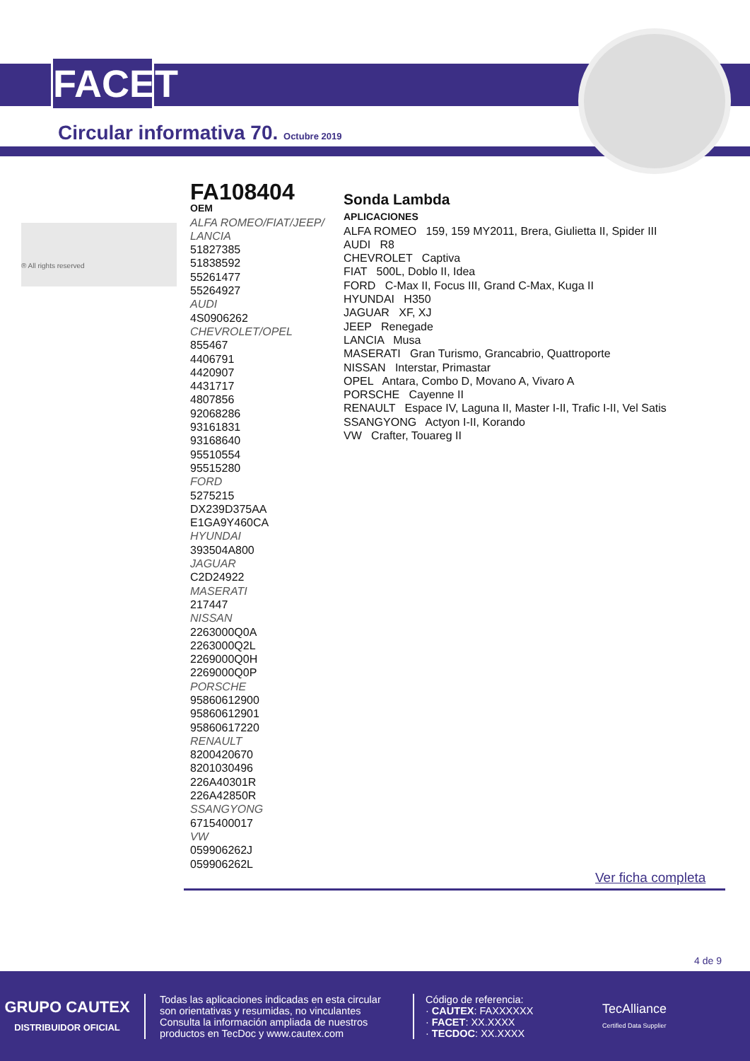FACET
Circular informativa 70. Octubre 2019
® All rights reserved
FA108404
OEM
ALFA ROMEO/FIAT/JEEP/
LANCIA
51827385
51838592
55261477
55264927
AUDI
4S0906262
CHEVROLET/OPEL
855467
4406791
4420907
4431717
4807856
92068286
93161831
93168640
95510554
95515280
FORD
5275215
DX239D375AA
E1GA9Y460CA
HYUNDAI
393504A800
JAGUAR
C2D24922
MASERATI
217447
NISSAN
2263000Q0A
2263000Q2L
2269000Q0H
2269000Q0P
PORSCHE
95860612900
95860612901
95860617220
RENAULT
8200420670
8201030496
226A40301R
226A42850R
SSANGYONG
6715400017
VW
059906262J
059906262L
Sonda Lambda
APLICACIONES
ALFA ROMEO 159, 159 MY2011, Brera, Giulietta II, Spider III
AUDI R8
CHEVROLET Captiva
FIAT 500L, Doblo II, Idea
FORD C-Max II, Focus III, Grand C-Max, Kuga II
HYUNDAI H350
JAGUAR XF, XJ
JEEP Renegade
LANCIA Musa
MASERATI Gran Turismo, Grancabrio, Quattroporte
NISSAN Interstar, Primastar
OPEL Antara, Combo D, Movano A, Vivaro A
PORSCHE Cayenne II
RENAULT Espace IV, Laguna II, Master I-II, Trafic I-II, Vel Satis
SSANGYONG Actyon I-II, Korando
VW Crafter, Touareg II
Ver ficha completa
4 de 9
GRUPO CAUTEX
DISTRIBUIDOR OFICIAL
Todas las aplicaciones indicadas en esta circular son orientativas y resumidas, no vinculantes
Consulta la información ampliada de nuestros productos en TecDoc y www.cautex.com
Código de referencia:
· CAUTEX: FAXXXXXX
· FACET: XX.XXXX
· TECDOC: XX.XXXX
TecAlliance
Certified Data Supplier